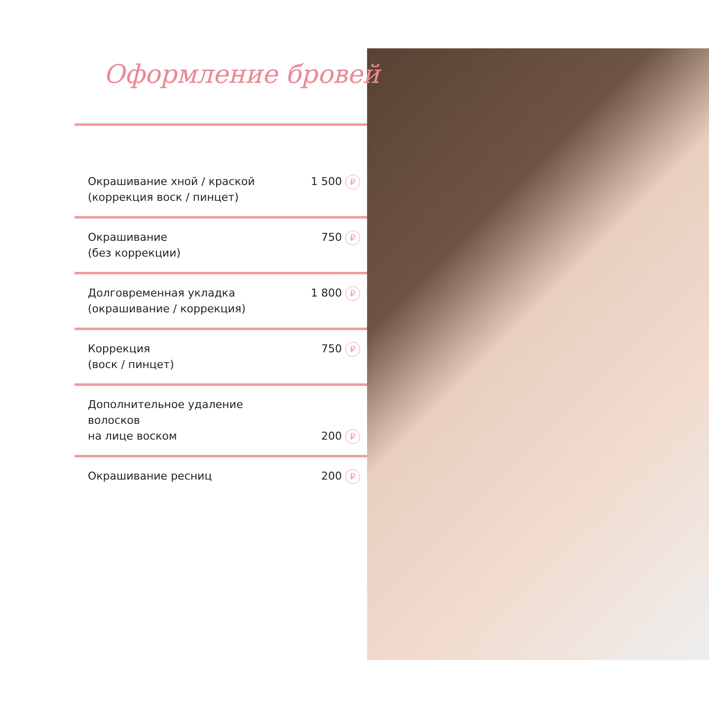Оформление бровей
| Окрашивание хной / краской (коррекция воск / пинцет) | 1 500 ₽ |
| Окрашивание (без коррекции) | 750 ₽ |
| Долговременная укладка (окрашивание / коррекция) | 1 800 ₽ |
| Коррекция (воск / пинцет) | 750 ₽ |
| Дополнительное удаление волосков на лице воском | 200 ₽ |
| Окрашивание ресниц | 200 ₽ |